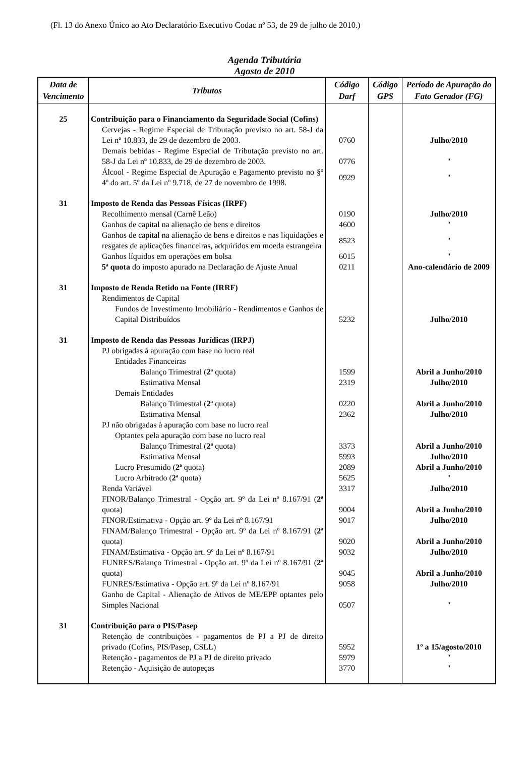(Fl. 13 do Anexo Único ao Ato Declaratório Executivo Codac nº 53, de 29 de julho de 2010.)
Agenda Tributária
Agosto de 2010
| Data de Vencimento | Tributos | Código Darf | Código GPS | Período de Apuração do Fato Gerador (FG) |
| --- | --- | --- | --- | --- |
| 25 | Contribuição para o Financiamento da Seguridade Social (Cofins) | | | |
| | Cervejas - Regime Especial de Tributação previsto no art. 58-J da Lei nº 10.833, de 29 de dezembro de 2003. | 0760 | | Julho/2010 |
| | Demais bebidas - Regime Especial de Tributação previsto no art. 58-J da Lei nº 10.833, de 29 de dezembro de 2003. | 0776 | | " |
| | Álcool - Regime Especial de Apuração e Pagamento previsto no §º 4º do art. 5º da Lei nº 9.718, de 27 de novembro de 1998. | 0929 | | " |
| 31 | Imposto de Renda das Pessoas Físicas (IRPF) | | | |
| | Recolhimento mensal (Carnê Leão) | 0190 | | Julho/2010 |
| | Ganhos de capital na alienação de bens e direitos | 4600 | | " |
| | Ganhos de capital na alienação de bens e direitos e nas liquidações e resgates de aplicações financeiras, adquiridos em moeda estrangeira | 8523 | | " |
| | Ganhos líquidos em operações em bolsa | 6015 | | " |
| | 5ª quota do imposto apurado na Declaração de Ajuste Anual | 0211 | | Ano-calendário de 2009 |
| 31 | Imposto de Renda Retido na Fonte (IRRF) | | | |
| | Rendimentos de Capital | | | |
| | Fundos de Investimento Imobiliário - Rendimentos e Ganhos de Capital Distribuídos | 5232 | | Julho/2010 |
| 31 | Imposto de Renda das Pessoas Jurídicas (IRPJ) | | | |
| | PJ obrigadas à apuração com base no lucro real | | | |
| | Entidades Financeiras | | | |
| | Balanço Trimestral ( 2ª quota) | 1599 | | Abril a Junho/2010 |
| | Estimativa Mensal | 2319 | | Julho/2010 |
| | Demais Entidades | | | |
| | Balanço Trimestral ( 2ª quota) | 0220 | | Abril a Junho/2010 |
| | Estimativa Mensal | 2362 | | Julho/2010 |
| | PJ não obrigadas à apuração com base no lucro real | | | |
| | Optantes pela apuração com base no lucro real | | | |
| | Balanço Trimestral ( 2ª quota) | 3373 | | Abril a Junho/2010 |
| | Estimativa Mensal | 5993 | | Julho/2010 |
| | Lucro Presumido ( 2ª quota) | 2089 | | Abril a Junho/2010 |
| | Lucro Arbitrado ( 2ª quota) | 5625 | | " |
| | Renda Variável | 3317 | | Julho/2010 |
| | FINOR/Balanço Trimestral - Opção art. 9º da Lei nº 8.167/91 ( 2ª quota) | 9004 | | Abril a Junho/2010 |
| | FINOR/Estimativa - Opção art. 9º da Lei nº 8.167/91 | 9017 | | Julho/2010 |
| | FINAM/Balanço Trimestral - Opção art. 9º da Lei nº 8.167/91 ( 2ª quota) | 9020 | | Abril a Junho/2010 |
| | FINAM/Estimativa - Opção art. 9º da Lei nº 8.167/91 | 9032 | | Julho/2010 |
| | FUNRES/Balanço Trimestral - Opção art. 9º da Lei nº 8.167/91 ( 2ª quota) | 9045 | | Abril a Junho/2010 |
| | FUNRES/Estimativa - Opção art. 9º da Lei nº 8.167/91 | 9058 | | Julho/2010 |
| | Ganho de Capital - Alienação de Ativos de ME/EPP optantes pelo Simples Nacional | 0507 | | " |
| 31 | Contribuição para o PIS/Pasep | | | |
| | Retenção de contribuições - pagamentos de PJ a PJ de direito privado (Cofins, PIS/Pasep, CSLL) | 5952 | | 1º a 15/agosto/2010 |
| | Retenção - pagamentos de PJ a PJ de direito privado | 5979 | | " |
| | Retenção - Aquisição de autopeças | 3770 | | " |